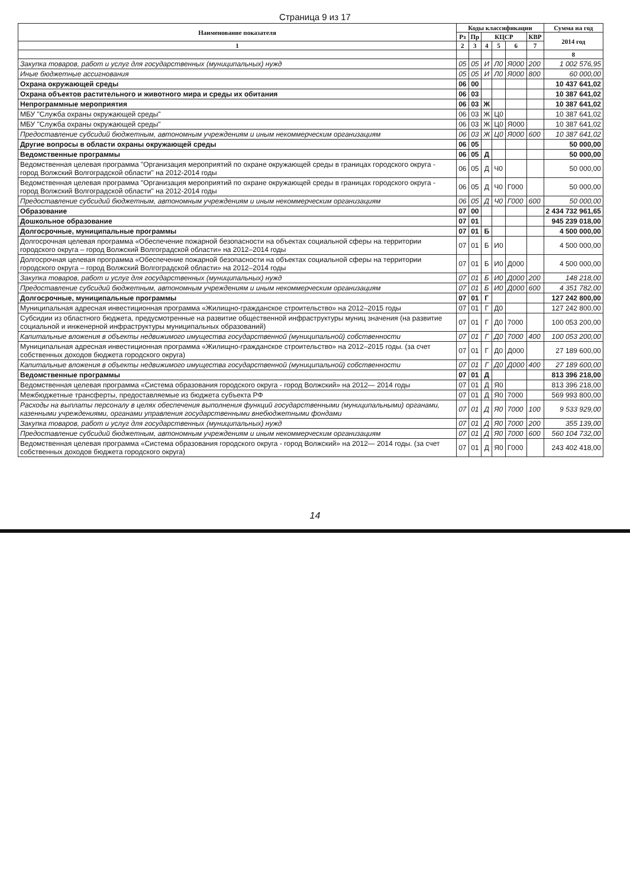Страница 9 из 17
| Наименование показателя | Коды классификации | | | | | | Сумма на год |
| --- | --- | --- | --- | --- | --- | --- | --- |
| | Рз | Пр | КЦСР | | | КВР | 2014 год |
| 1 | 2 | 3 | 4 | 5 | 6 | 7 | |
| | | | | | | | 8 |
| Закупка товаров, работ и услуг для государственных (муниципальных) нужд | 05 | 05 | И | Л0 | Я000 | 200 | 1 002 576,95 |
| Иные бюджетные ассигнования | 05 | 05 | И | Л0 | Я000 | 800 | 60 000,00 |
| Охрана окружающей среды | 06 | 00 | | | | | 10 437 641,02 |
| Охрана объектов растительного и животного мира и среды их обитания | 06 | 03 | | | | | 10 387 641,02 |
| Непрограммные мероприятия | 06 | 03 | Ж | | | | 10 387 641,02 |
| МБУ "Служба охраны окружающей среды" | 06 | 03 | Ж | Ц0 | | | 10 387 641,02 |
| МБУ "Служба охраны окружающей среды" | 06 | 03 | Ж | Ц0 | Я000 | | 10 387 641,02 |
| Предоставление субсидий бюджетным, автономным учреждениям и иным некоммерческим организациям | 06 | 03 | Ж | Ц0 | Я000 | 600 | 10 387 641,02 |
| Другие вопросы в области охраны окружающей среды | 06 | 05 | | | | | 50 000,00 |
| Ведомственные программы | 06 | 05 | Д | | | | 50 000,00 |
| Ведомственная целевая программа "Организация мероприятий по охране окружающей среды в границах городского округа - город Волжский Волгоградской области" на 2012-2014 годы | 06 | 05 | Д | Ч0 | | | 50 000,00 |
| Ведомственная целевая программа "Организация мероприятий по охране окружающей среды в границах городского округа - город Волжский Волгоградской области" на 2012-2014 годы | 06 | 05 | Д | Ч0 | Г000 | | 50 000,00 |
| Предоставление субсидий бюджетным, автономным учреждениям и иным некоммерческим организациям | 06 | 05 | Д | Ч0 | Г000 | 600 | 50 000,00 |
| Образование | 07 | 00 | | | | | 2 434 732 961,65 |
| Дошкольное образование | 07 | 01 | | | | | 945 239 018,00 |
| Долгосрочные, муниципальные программы | 07 | 01 | Б | | | | 4 500 000,00 |
| Долгосрочная целевая программа «Обеспечение пожарной безопасности на объектах социальной сферы на территории городского округа – город Волжский Волгоградской области» на 2012–2014 годы | 07 | 01 | Б | И0 | | | 4 500 000,00 |
| Долгосрочная целевая программа «Обеспечение пожарной безопасности на объектах социальной сферы на территории городского округа – город Волжский Волгоградской области» на 2012–2014 годы | 07 | 01 | Б | И0 | Д000 | | 4 500 000,00 |
| Закупка товаров, работ и услуг для государственных (муниципальных) нужд | 07 | 01 | Б | И0 | Д000 | 200 | 148 218,00 |
| Предоставление субсидий бюджетным, автономным учреждениям и иным некоммерческим организациям | 07 | 01 | Б | И0 | Д000 | 600 | 4 351 782,00 |
| Долгосрочные, муниципальные программы | 07 | 01 | Г | | | | 127 242 800,00 |
| Муниципальная адресная инвестиционная программа «Жилищно-гражданское строительство» на 2012–2015 годы | 07 | 01 | Г | Д0 | | | 127 242 800,00 |
| Субсидии из областного бюджета, предусмотренные на развитие общественной инфраструктуры муниц значения (на развитие социальной и инженерной инфраструктуры муниципальных образований) | 07 | 01 | Г | Д0 | 7000 | | 100 053 200,00 |
| Капитальные вложения в объекты недвижимого имущества государственной (муниципальной) собственности | 07 | 01 | Г | Д0 | 7000 | 400 | 100 053 200,00 |
| Муниципальная адресная инвестиционная программа «Жилищно-гражданское строительство» на 2012–2015 годы. (за счет собственных доходов бюджета городского округа) | 07 | 01 | Г | Д0 | Д000 | | 27 189 600,00 |
| Капитальные вложения в объекты недвижимого имущества государственной (муниципальной) собственности | 07 | 01 | Г | Д0 | Д000 | 400 | 27 189 600,00 |
| Ведомственные программы | 07 | 01 | Д | | | | 813 396 218,00 |
| Ведомственная целевая программа «Система образования городского округа - город Волжский» на 2012— 2014 годы | 07 | 01 | Д | Я0 | | | 813 396 218,00 |
| Межбюджетные трансферты, предоставляемые из бюджета субъекта РФ | 07 | 01 | Д | Я0 | 7000 | | 569 993 800,00 |
| Расходы на выплаты персоналу в целях обеспечения выполнения функций государственными (муниципальными) органами, казенными учреждениями, органами управления государственными внебюджетными фондами | 07 | 01 | Д | Я0 | 7000 | 100 | 9 533 929,00 |
| Закупка товаров, работ и услуг для государственных (муниципальных) нужд | 07 | 01 | Д | Я0 | 7000 | 200 | 355 139,00 |
| Предоставление субсидий бюджетным, автономным учреждениям и иным некоммерческим организациям | 07 | 01 | Д | Я0 | 7000 | 600 | 560 104 732,00 |
| Ведомственная целевая программа «Система образования городского округа - город Волжский» на 2012— 2014 годы. (за счет собственных доходов бюджета городского округа) | 07 | 01 | Д | Я0 | Г000 | | 243 402 418,00 |
14